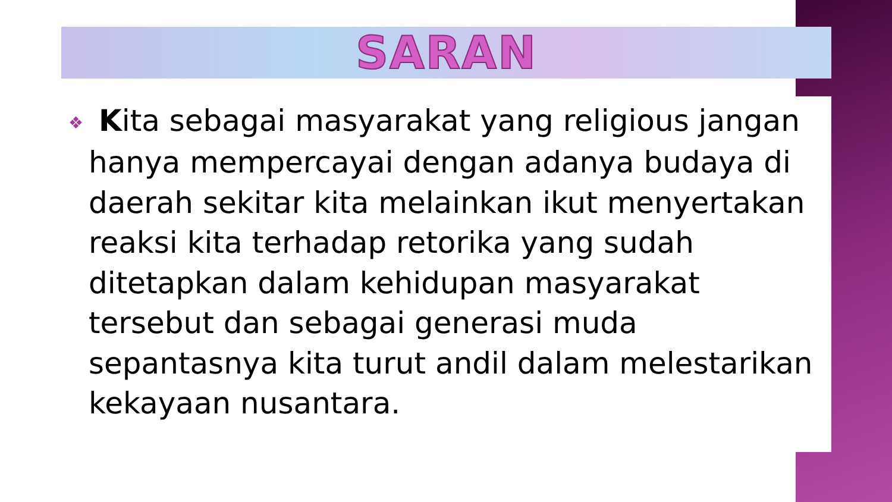SARAN
❖ Kita sebagai masyarakat yang religious jangan hanya mempercayai dengan adanya budaya di daerah sekitar kita melainkan ikut menyertakan reaksi kita terhadap retorika yang sudah ditetapkan dalam kehidupan masyarakat tersebut dan sebagai generasi muda sepantasnya kita turut andil dalam melestarikan kekayaan nusantara.